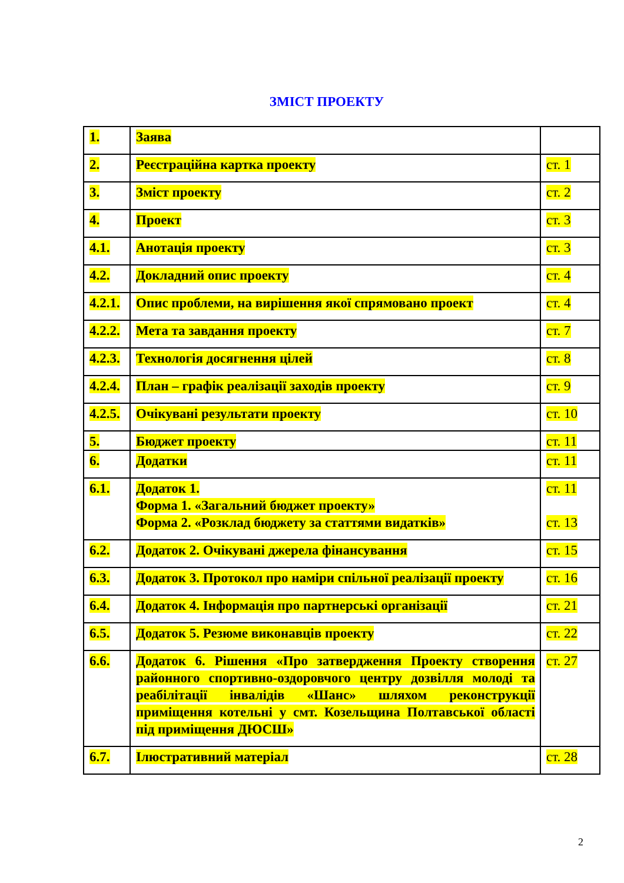ЗМІСТ ПРОЕКТУ
| 1. | Заява | |
| 2. | Реєстраційна картка проекту | ст. 1 |
| 3. | Зміст проекту | ст. 2 |
| 4. | Проект | ст. 3 |
| 4.1. | Анотація проекту | ст. 3 |
| 4.2. | Докладний опис проекту | ст. 4 |
| 4.2.1. | Опис проблеми, на вирішення якої спрямовано проект | ст. 4 |
| 4.2.2. | Мета та завдання проекту | ст. 7 |
| 4.2.3. | Технологія досягнення цілей | ст. 8 |
| 4.2.4. | План – графік реалізації заходів проекту | ст. 9 |
| 4.2.5. | Очікувані результати проекту | ст. 10 |
| 5. | Бюджет проекту | ст. 11 |
| 6. | Додатки | ст. 11 |
| 6.1. | Додаток 1. Форма 1. «Загальний бюджет проекту» Форма 2. «Розклад бюджету за статтями видатків» | ст. 11 ст. 13 |
| 6.2. | Додаток 2. Очікувані джерела фінансування | ст. 15 |
| 6.3. | Додаток 3. Протокол про наміри спільної реалізації проекту | ст. 16 |
| 6.4. | Додаток 4. Інформація про партнерські організації | ст. 21 |
| 6.5. | Додаток 5. Резюме виконавців проекту | ст. 22 |
| 6.6. | Додаток 6. Рішення «Про затвердження Проекту створення районного спортивно-оздоровчого центру дозвілля молоді та реабілітації інвалідів «Шанс» шляхом реконструкції приміщення котельні у смт. Козельщина Полтавської області під приміщення ДЮСШ» | ст. 27 |
| 6.7. | Ілюстративний матеріал | ст. 28 |
2